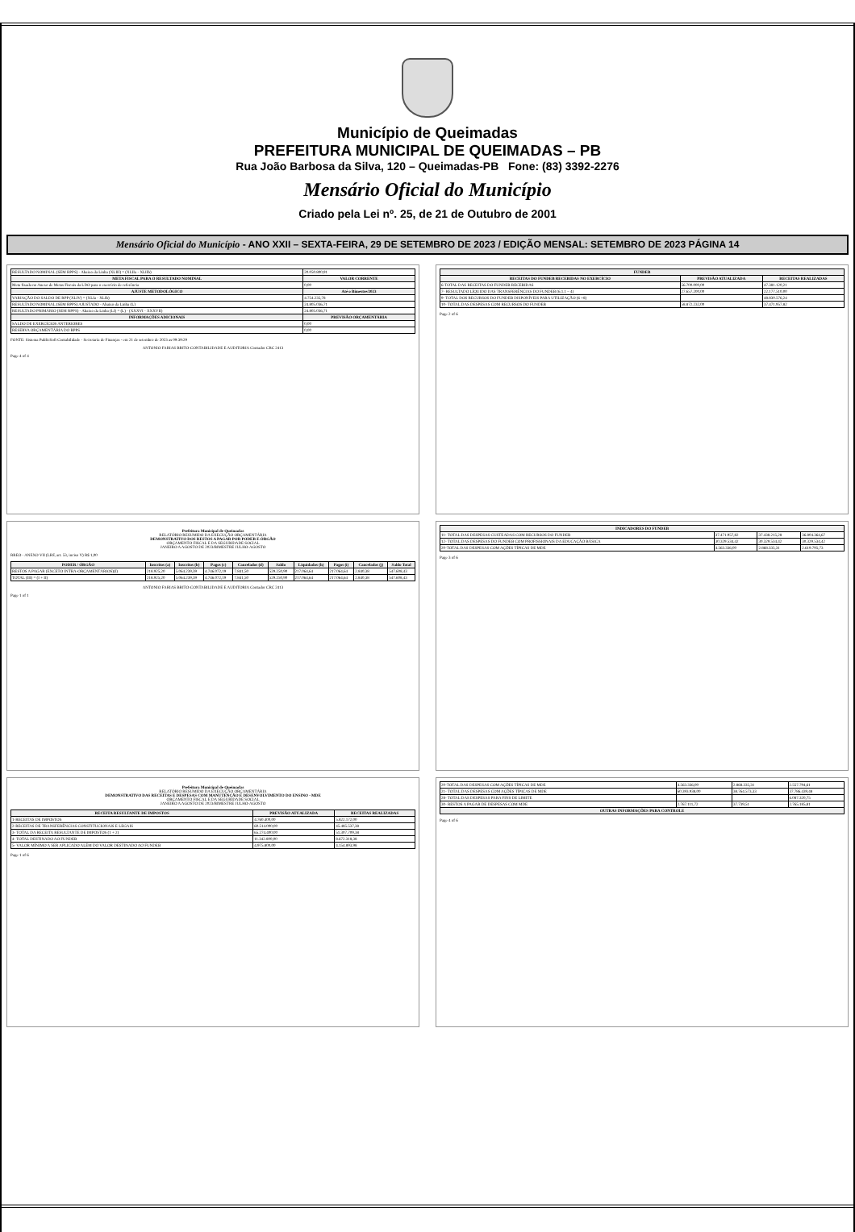Município de Queimadas
PREFEITURA MUNICIPAL DE QUEIMADAS – PB
Rua João Barbosa da Silva, 120 – Queimadas-PB Fone: (83) 3392-2276
Mensário Oficial do Município
Criado pela Lei nº. 25, de 21 de Outubro de 2001
Mensário Oficial do Município - ANO XXII – SEXTA-FEIRA, 29 DE SETEMBRO DE 2023 / EDIÇÃO MENSAL: SETEMBRO DE 2023 PÁGINA 14
| RESULTADO NOMINAL (SEM RPPS) - Abaixo da Linha (XLIII) = (XLIIa - XLIIb) | 20.050.800,91 |
| META FISCAL PARA O RESULTADO NOMINAL | VALOR CORRENTE |
| Meta fixada no Anexo de Metas Fiscais da LDO para o exercício de referência | 0,00 |
| AJUSTE METODOLÓGICO | Até o Bimestre/2023 |
| VARIAÇÃO DO SALDO DE RPP (XLIV) = (XLIa - XLIb) | 4.754.235,78 |
| RESULTADO NOMINAL (SEM RPPS) AJUSTADO - Abaixo da Linha (L) | 24.805.036,71 |
| RESULTADO PRIMÁRIO (SEM RPPS) - Abaixo da Linha (LI) = (L) - (XXXVI - XXXVII) | 24.805.036,71 |
| INFORMAÇÕES ADICIONAIS | PREVISÃO ORÇAMENTÁRIA |
| SALDO DE EXERCÍCIOS ANTERIORES | 0,00 |
| RESERVA ORÇAMENTÁRIA DO RPPS | 0,00 |
FONTE: Sistema PublicSoft Contabilidade - Secretaria de Finanças - em 21 de setembro de 2023 as 09:39:29
ANTONIO FARIAS BRITO-CONTABILIDADE E AUDITORIA Contador CRC 2413
Page 4 of 4
Prefeitura Municipal de Queimadas
RELATÓRIO RESUMIDO DA EXECUÇÃO ORÇAMENTÁRIA
DEMONSTRATIVO DOS RESTOS A PAGAR POR PODER E ÓRGÃO
ORÇAMENTO FISCAL E DA SEGURIDADE SOCIAL
JANEIRO A AGOSTO DE 2023/BIMESTRE JULHO-AGOSTO
RREO - ANEXO VII (LRF, art. 53, inciso V) R$ 1,00
| PODER / ÓRGÃO | Inscritos (a) | Inscritos (b) | Pagos (c) | Cancelados (d) | Saldo | Liquidados (h) | Pagos (i) | Cancelados (j) | Saldo Total |
| --- | --- | --- | --- | --- | --- | --- | --- | --- | --- |
| RESTOS A PAGAR (EXCETO INTRA-ORÇAMENTÁRIOS)(I) | 218.925,20 | 5.064.239,39 | 4.746.072,19 | 7.841,50 | 529.250,90 | 217.064,64 | 217.064,64 | 2.840,38 | 547.608,43 |
| TOTAL (III) = (I + II) | 218.925,20 | 5.064.239,39 | 4.746.072,19 | 7.841,50 | 529.250,90 | 217.064,64 | 217.064,64 | 2.840,38 | 547.608,43 |
ANTONIO FARIAS BRITO-CONTABILIDADE E AUDITORIA Contador CRC 2413
Page 1 of 1
Prefeitura Municipal de Queimadas
RELATÓRIO RESUMIDO DA EXECUÇÃO ORÇAMENTÁRIA
DEMONSTRATIVO DAS RECEITAS E DESPESAS COM MANUTENÇÃO E DESENVOLVIMENTO DO ENSINO - MDE
ORÇAMENTO FISCAL E DA SEGURIDADE SOCIAL
JANEIRO A AGOSTO DE 2023/BIMESTRE JULHO-AGOSTO
| RECEITA RESULTANTE DE IMPOSTOS | PREVISÃO ATUALIZADA | RECEITAS REALIZADAS |
| --- | --- | --- |
| 1-RECEITAS DE IMPOSTOS | 4.760.400,00 | 5.822.172,00 |
| 2-RECEITAS DE TRANSFERÊNCIAS CONSTITUCIONAIS E LEGAIS | 60.514.000,00 | 45.485.537,38 |
| 3- TOTAL DA RECEITA RESULTANTE DE IMPOSTOS (1 + 2) | 65.274.400,00 | 51.307.709,38 |
| 4- TOTAL DESTINADO AO FUNDEB | 11.342.800,00 | 8.672.318,38 |
| 5- VALOR MÍNIMO A SER APLICADO ALÉM DO VALOR DESTINADO AO FUNDEB | 4.975.800,00 | 4.154.893,98 |
Page 1 of 6
| FUNDEB | | |
| --- | --- | --- |
| RECEITAS DO FUNDEB RECEBIDAS NO EXERCÍCIO | PREVISÃO ATUALIZADA | RECEITAS REALIZADAS |
| 6-TOTAL DAS RECEITAS DO FUNDEB RECEBIDAS | 56.700.000,00 | 47.381.120,21 |
| 7- RESULTADO LÍQUIDO DAS TRANSFERÊNCIAS DO FUNDEB (6.1.1 – 4) | 27.657.200,00 | 22.177.510,00 |
| 9- TOTAL DOS RECURSOS DO FUNDEB DISPONÍVEIS PARA UTILIZAÇÃO (6 +8) | | 48.830.576,24 |
| 10- TOTAL DAS DESPESAS COM RECURSOS DO FUNDEB | 58.872.232,00 | 37.471.957,82 |
Page 2 of 6
| INDICADORES DO FUNDEB | | | |
| --- | --- | --- | --- |
| 11- TOTAL DAS DESPESAS CUSTEADAS COM RECURSOS DO FUNDEB | 37.471.957,82 | 37.438.215,28 | 36.804.364,67 |
| 12- TOTAL DAS DESPESAS DO FUNDEB COM PROFISSIONAIS DA EDUCAÇÃO BÁSICA | 30.329.534,42 | 30.329.534,42 | 30.329.534,42 |
| 20-TOTAL DAS DESPESAS COM AÇÕES TÍPICAS DE MDE | 4.563.336,00 | 2.868.335,31 | 2.619.795,73 |
Page 3 of 6
| 20-TOTAL DAS DESPESAS COM AÇÕES TÍPICAS DE MDE | 4.563.336,00 | 2.868.335,31 | 2.557.794,61 |
| 21- TOTAL DAS DESPESAS COM AÇÕES TÍPICAS DE MDE | 60.393.938,00 | 38.764.573,33 | 37.786.439,48 |
| 28- TOTAL DAS DESPESAS PARA FINS DE LIMITE | | | 6.087.320,75 |
| 30- RESTOS A PAGAR DE DESPESAS COM MDE | 2.767.111,72 | 37.739,51 | 2.765.185,81 |
| OUTRAS INFORMAÇÕES PARA CONTROLE | | | |
Page 4 of 6